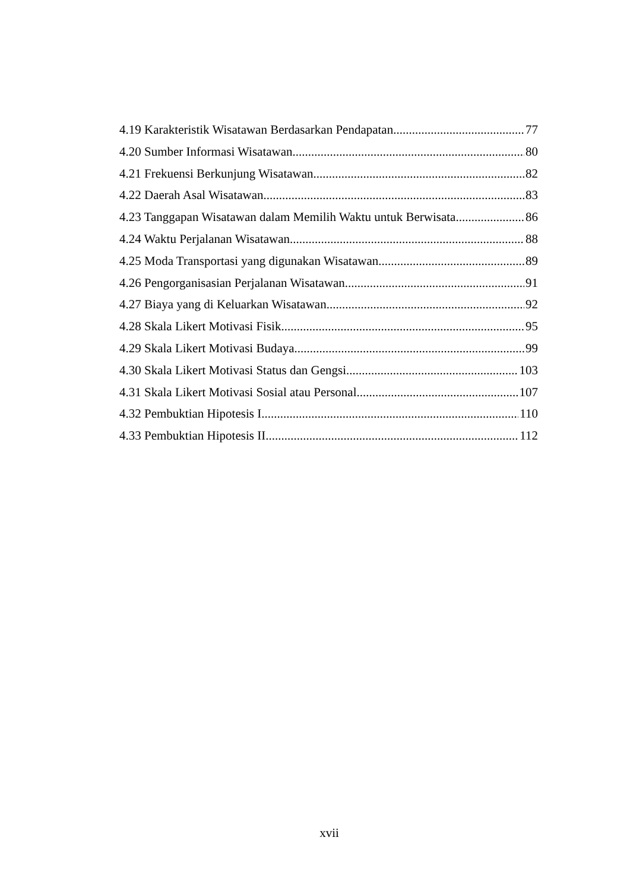4.19 Karakteristik Wisatawan Berdasarkan Pendapatan 77
4.20 Sumber Informasi Wisatawan 80
4.21 Frekuensi Berkunjung Wisatawan 82
4.22 Daerah Asal Wisatawan 83
4.23 Tanggapan Wisatawan dalam Memilih Waktu untuk Berwisata 86
4.24 Waktu Perjalanan Wisatawan 88
4.25 Moda Transportasi yang digunakan Wisatawan 89
4.26 Pengorganisasian Perjalanan Wisatawan 91
4.27 Biaya yang di Keluarkan Wisatawan 92
4.28 Skala Likert Motivasi Fisik 95
4.29 Skala Likert Motivasi Budaya 99
4.30 Skala Likert Motivasi Status dan Gengsi 103
4.31 Skala Likert Motivasi Sosial atau Personal 107
4.32 Pembuktian Hipotesis I 110
4.33 Pembuktian Hipotesis II 112
xvii